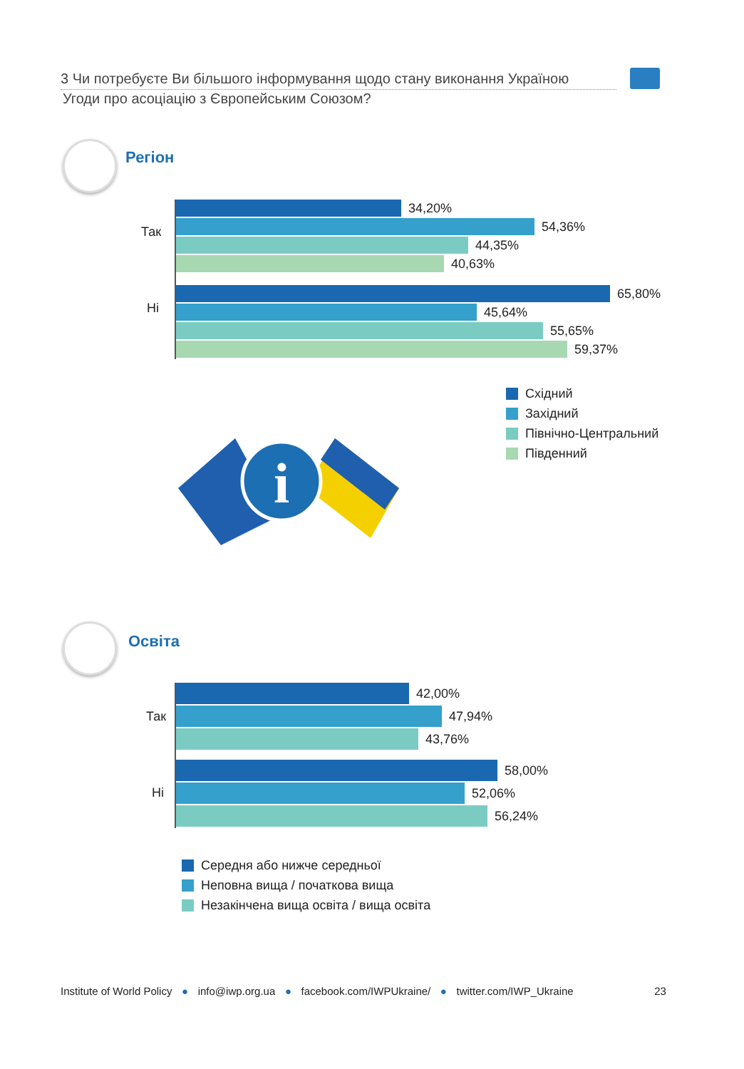3 Чи потребуєте Ви більшого інформування щодо стану виконання Україною
Угоди про асоціацію з Європейським Союзом?
Регіон
Так
Ні
34,20%
54,36%
44,35%
40,63%
65,80%
45,64%
55,65%
59,37%
Східний
Західний
Північно-Центральний
Південний
i
Освіта
Так
Ні
42,00%
47,94%
43,76%
58,00%
52,06%
56,24%
Середня або нижче середньої
Неповна вища / початкова вища
Незакінчена вища освіта / вища освіта
Institute of World Policy ● info@iwp.org.ua ● facebook.com/IWPUkraine/ ● twitter.com/IWP_Ukraine 23